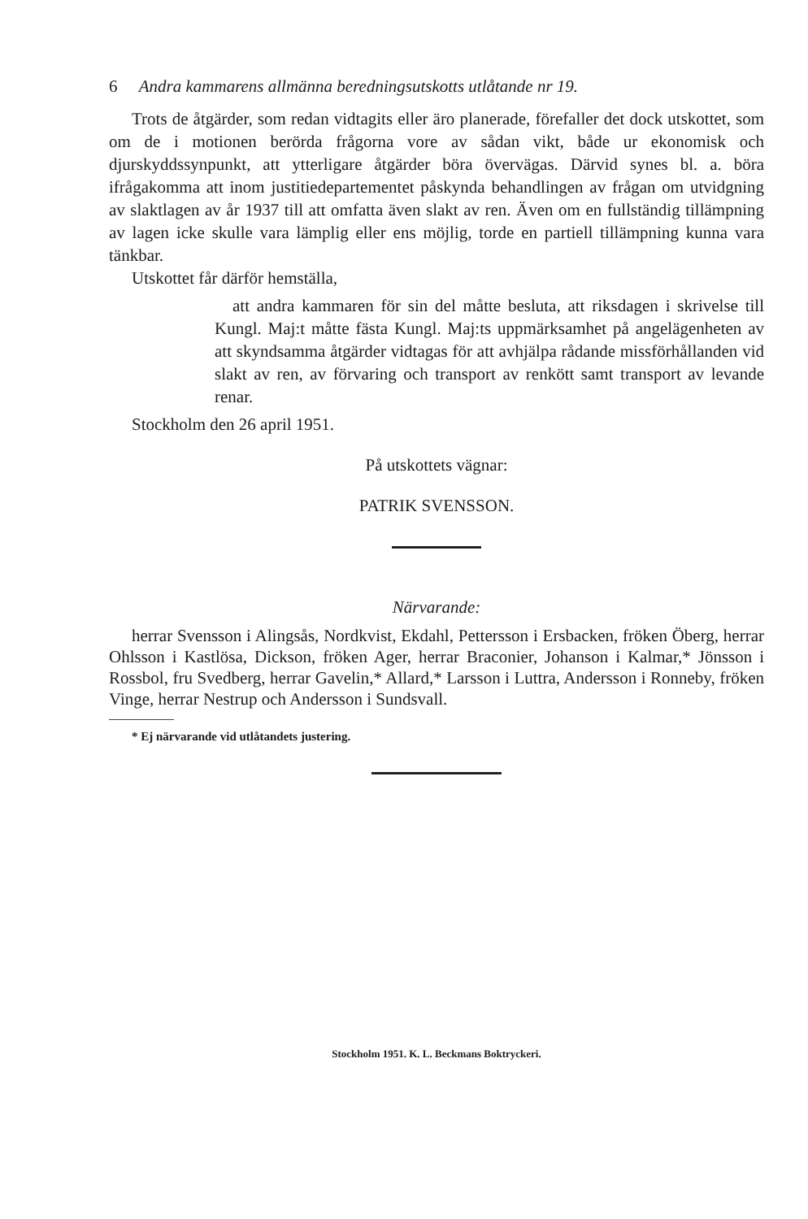6 Andra kammarens allmänna beredningsutskotts utlåtande nr 19.
Trots de åtgärder, som redan vidtagits eller äro planerade, förefaller det dock utskottet, som om de i motionen berörda frågorna vore av sådan vikt, både ur ekonomisk och djurskyddssynpunkt, att ytterligare åtgärder böra övervägas. Därvid synes bl. a. böra ifrågakomma att inom justitiedepartementet påskynda behandlingen av frågan om utvidgning av slaktlagen av år 1937 till att omfatta även slakt av ren. Även om en fullständig tillämpning av lagen icke skulle vara lämplig eller ens möjlig, torde en partiell tillämpning kunna vara tänkbar.
Utskottet får därför hemställa,
att andra kammaren för sin del måtte besluta, att riksdagen i skrivelse till Kungl. Maj:t måtte fästa Kungl. Maj:ts uppmärksamhet på angelägenheten av att skyndsamma åtgärder vidtagas för att avhjälpa rådande missförhållanden vid slakt av ren, av förvaring och transport av renkött samt transport av levande renar.
Stockholm den 26 april 1951.
På utskottets vägnar:
PATRIK SVENSSON.
Närvarande:
herrar Svensson i Alingsås, Nordkvist, Ekdahl, Pettersson i Ersbacken, fröken Öberg, herrar Ohlsson i Kastlösa, Dickson, fröken Ager, herrar Braconier, Johanson i Kalmar,* Jönsson i Rossbol, fru Svedberg, herrar Gavelin,* Allard,* Larsson i Luttra, Andersson i Ronneby, fröken Vinge, herrar Nestrup och Andersson i Sundsvall.
* Ej närvarande vid utlåtandets justering.
Stockholm 1951. K. L. Beckmans Boktryckeri.